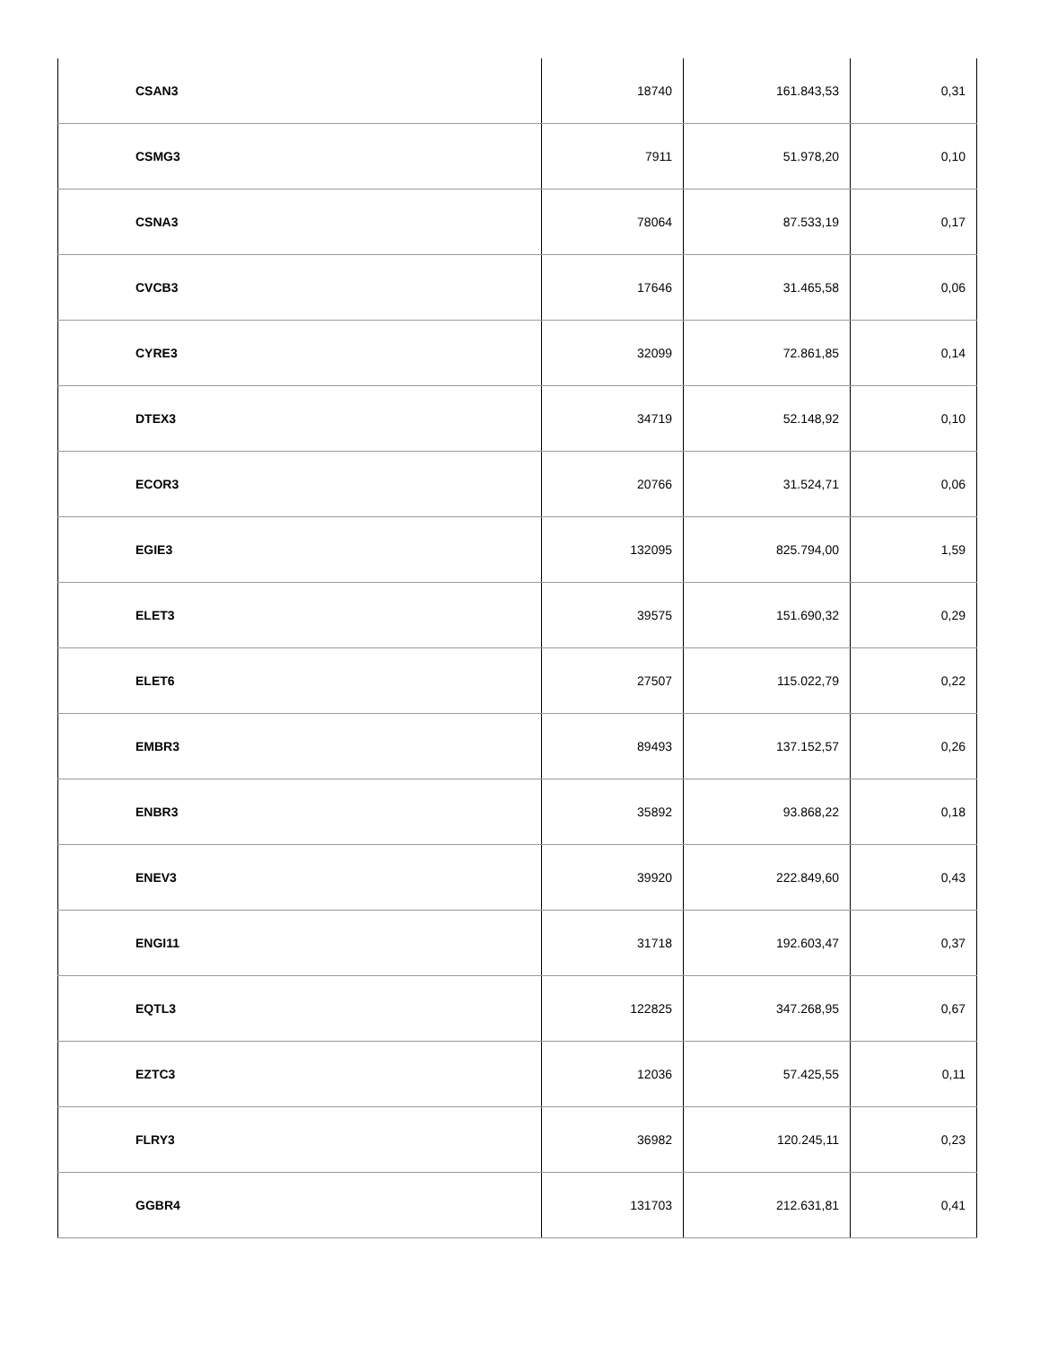| CSAN3 | 18740 | 161.843,53 | 0,31 |
| CSMG3 | 7911 | 51.978,20 | 0,10 |
| CSNA3 | 78064 | 87.533,19 | 0,17 |
| CVCB3 | 17646 | 31.465,58 | 0,06 |
| CYRE3 | 32099 | 72.861,85 | 0,14 |
| DTEX3 | 34719 | 52.148,92 | 0,10 |
| ECOR3 | 20766 | 31.524,71 | 0,06 |
| EGIE3 | 132095 | 825.794,00 | 1,59 |
| ELET3 | 39575 | 151.690,32 | 0,29 |
| ELET6 | 27507 | 115.022,79 | 0,22 |
| EMBR3 | 89493 | 137.152,57 | 0,26 |
| ENBR3 | 35892 | 93.868,22 | 0,18 |
| ENEV3 | 39920 | 222.849,60 | 0,43 |
| ENGI11 | 31718 | 192.603,47 | 0,37 |
| EQTL3 | 122825 | 347.268,95 | 0,67 |
| EZTC3 | 12036 | 57.425,55 | 0,11 |
| FLRY3 | 36982 | 120.245,11 | 0,23 |
| GGBR4 | 131703 | 212.631,81 | 0,41 |